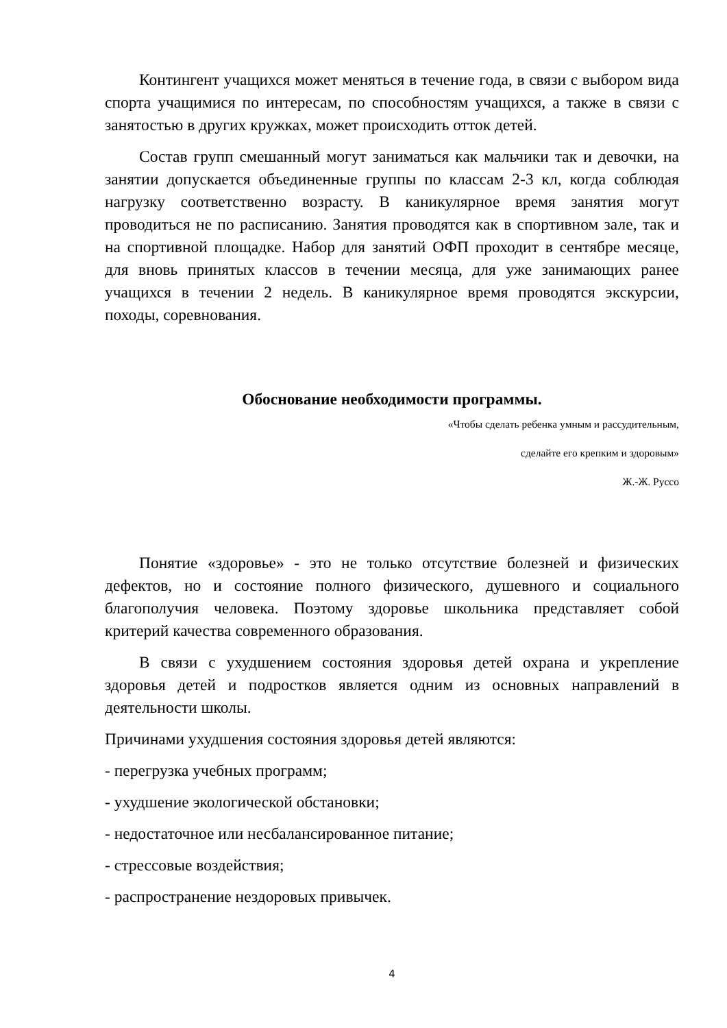Контингент учащихся может меняться в течение года, в связи с выбором вида спорта учащимися по интересам, по способностям учащихся, а также в связи с занятостью в других кружках, может происходить отток детей.
Состав групп смешанный могут заниматься как мальчики так и девочки, на занятии допускается объединенные группы по классам 2-3 кл, когда соблюдая нагрузку соответственно возрасту. В каникулярное время занятия могут проводиться не по расписанию. Занятия проводятся как в спортивном зале, так и на спортивной площадке. Набор для занятий ОФП проходит в сентябре месяце, для вновь принятых классов в течении месяца, для уже занимающих ранее учащихся в течении 2 недель. В каникулярное время проводятся экскурсии, походы, соревнования.
Обоснование необходимости программы.
«Чтобы сделать ребенка умным и рассудительным,
сделайте его крепким и здоровым»
Ж.-Ж. Руссо
Понятие «здоровье» - это не только отсутствие болезней и физических дефектов, но и состояние полного физического, душевного и социального благополучия человека. Поэтому здоровье школьника представляет собой критерий качества современного образования.
В связи с ухудшением состояния здоровья детей охрана и укрепление здоровья детей и подростков является одним из основных направлений в деятельности школы.
Причинами ухудшения состояния здоровья детей являются:
- перегрузка учебных программ;
- ухудшение экологической обстановки;
- недостаточное или несбалансированное питание;
- стрессовые воздействия;
- распространение нездоровых привычек.
4